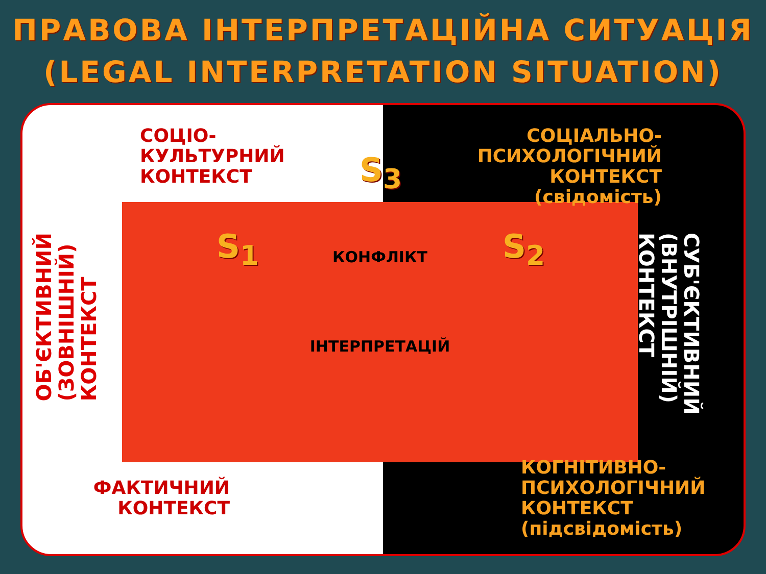ПРАВОВА ІНТЕРПРЕТАЦІЙНА СИТУАЦІЯ
(LEGAL INTERPRETATION SITUATION)
СОЦІО-
КУЛЬТУРНИЙ
КОНТЕКСТ
СОЦІАЛЬНО-
ПСИХОЛОГІЧНИЙ
КОНТЕКСТ
(свідомість)
ФАКТИЧНИЙ
КОНТЕКСТ
КОГНІТИВНО-
ПСИХОЛОГІЧНИЙ
КОНТЕКСТ
(підсвідомість)
ОБ'ЄКТИВНИЙ
(ЗОВНІШНІЙ)
КОНТЕКСТ
СУБ'ЄКТИВНИЙ
(ВНУТРІШНІЙ)
КОНТЕКСТ
S<sub>3</sub>
S<sub>1</sub> S<sub>2</sub>
КОНФЛІКТ
ІНТЕРПРЕТАЦІЙ